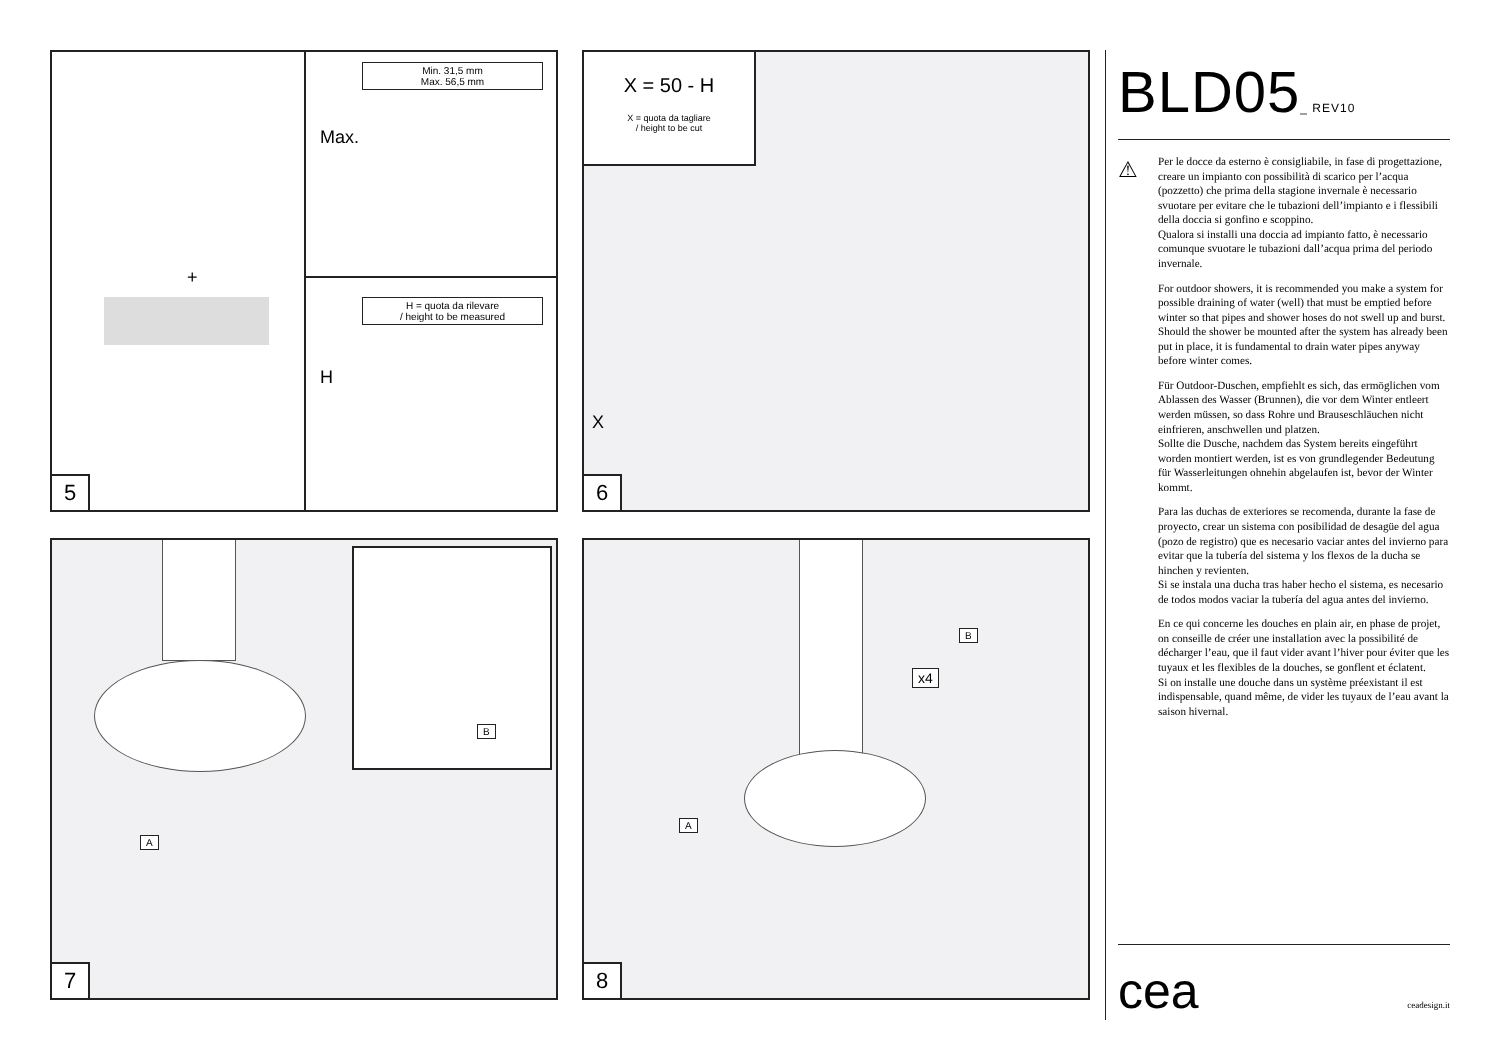Min. 31,5 mm
Max. 56,5 mm
Max.
H = quota da rilevare
/ height to be measured
H
+
5
X = 50 - H
X = quota da tagliare
/ height to be cut
X
6
B
A
7
B
x4
A
8
BLD05_ REV10
⚠
Per le docce da esterno è consigliabile, in fase di progettazione, creare un impianto con possibilità di scarico per l’acqua (pozzetto) che prima della stagione invernale è necessario svuotare per evitare che le tubazioni dell’impianto e i flessibili della doccia si gonfino e scoppino.
Qualora si installi una doccia ad impianto fatto, è necessario comunque svuotare le tubazioni dall’acqua prima del periodo invernale.
For outdoor showers, it is recommended you make a system for possible draining of water (well) that must be emptied before winter so that pipes and shower hoses do not swell up and burst.
Should the shower be mounted after the system has already been put in place, it is fundamental to drain water pipes anyway before winter comes.
Für Outdoor-Duschen, empfiehlt es sich, das ermöglichen vom Ablassen des Wasser (Brunnen), die vor dem Winter entleert werden müssen, so dass Rohre und Brauseschläuchen nicht einfrieren, anschwellen und platzen.
Sollte die Dusche, nachdem das System bereits eingeführt worden montiert werden, ist es von grundlegender Bedeutung für Wasserleitungen ohnehin abgelaufen ist, bevor der Winter kommt.
Para las duchas de exteriores se recomenda, durante la fase de proyecto, crear un sistema con posibilidad de desagüe del agua (pozo de registro) que es necesario vaciar antes del invierno para evitar que la tubería del sistema y los flexos de la ducha se hinchen y revienten.
Si se instala una ducha tras haber hecho el sistema, es necesario de todos modos vaciar la tubería del agua antes del invierno.
En ce qui concerne les douches en plain air, en phase de projet, on conseille de créer une installation avec la possibilité de décharger l’eau, que il faut vider avant l’hiver pour éviter que les tuyaux et les flexibles de la douches, se gonflent et éclatent.
Si on installe une douche dans un système préexistant il est indispensable, quand même, de vider les tuyaux de l’eau avant la saison hivernal.
cea ceadesign.it